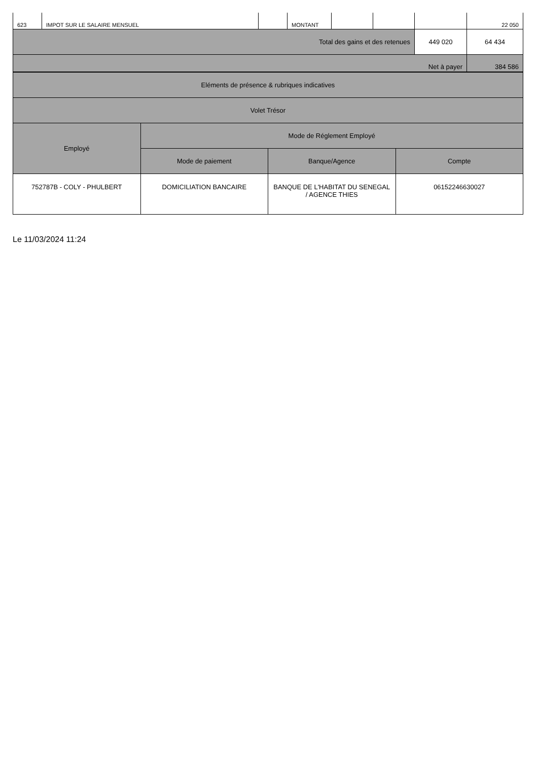| 623 | IMPOT SUR LE SALAIRE MENSUEL | | MONTANT | | | | 22 050 |
| Total des gains et des retenues | | | | | | 449 020 | 64 434 |
| Net à payer | | | | | | | 384 586 |
| Eléments de présence & rubriques indicatives | | | |
| Volet Trésor | | | |
| Employé | Mode de Réglement Employé | | |
| | Mode de paiement | Banque/Agence | Compte |
| 752787B - COLY - PHULBERT | DOMICILIATION BANCAIRE | BANQUE DE L'HABITAT DU SENEGAL / AGENCE THIES | 06152246630027 |
Le 11/03/2024 11:24